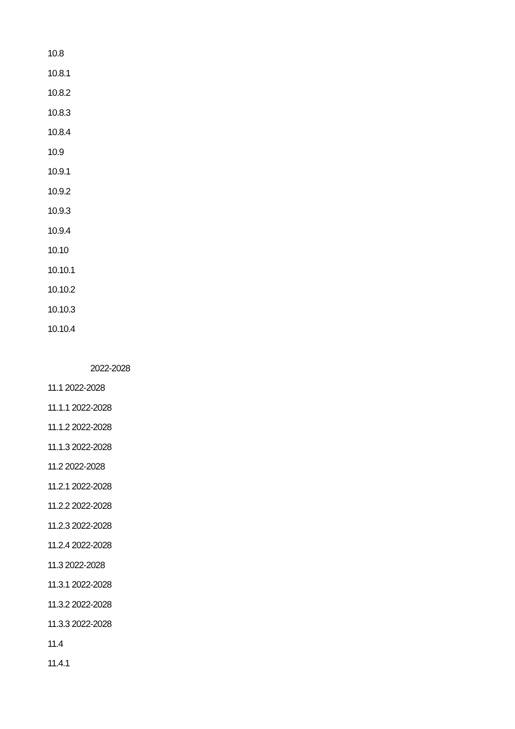10.8
10.8.1
10.8.2
10.8.3
10.8.4
10.9
10.9.1
10.9.2
10.9.3
10.9.4
10.10
10.10.1
10.10.2
10.10.3
10.10.4
2022-2028
11.1 2022-2028
11.1.1 2022-2028
11.1.2 2022-2028
11.1.3 2022-2028
11.2 2022-2028
11.2.1 2022-2028
11.2.2 2022-2028
11.2.3 2022-2028
11.2.4 2022-2028
11.3 2022-2028
11.3.1 2022-2028
11.3.2 2022-2028
11.3.3 2022-2028
11.4
11.4.1